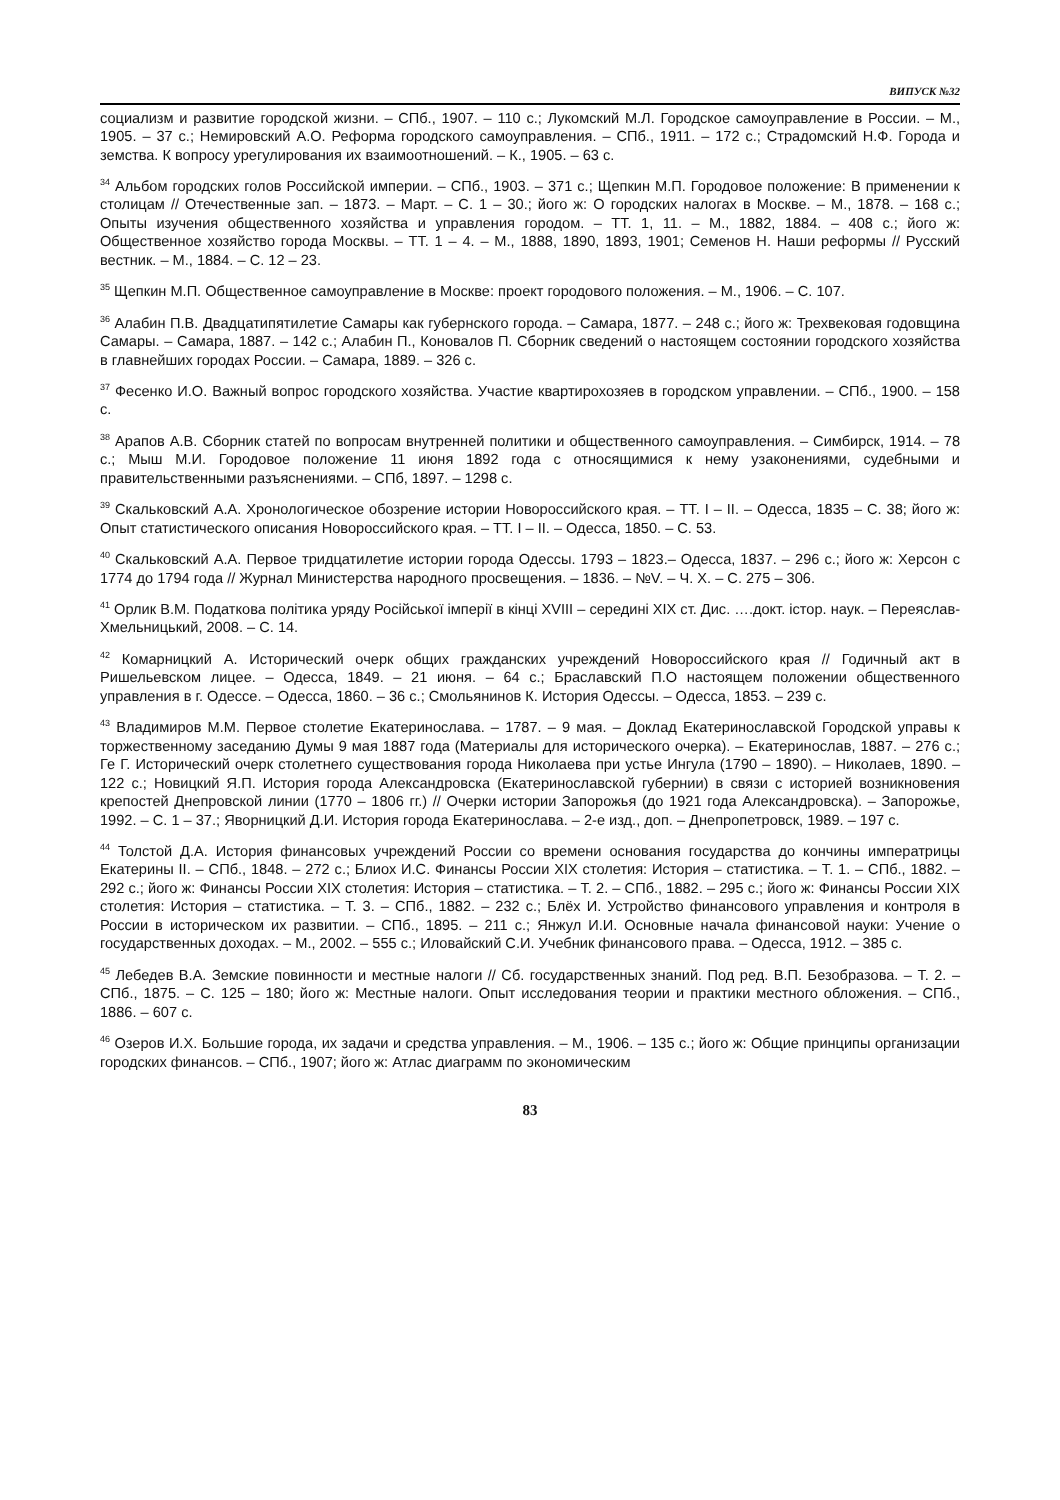ВИПУСК №32
социализм и развитие городской жизни. – СПб., 1907. – 110 с.; Лукомский М.Л. Городское самоуправление в России. – М., 1905. – 37 с.; Немировский А.О. Реформа городского самоуправления. – СПб., 1911. – 172 с.; Страдомский Н.Ф. Города и земства. К вопросу урегулирования их взаимоотношений. – К., 1905. – 63 с.
<sup>34</sup> Альбом городских голов Российской империи. – СПб., 1903. – 371 с.; Щепкин М.П. Городовое положение: В применении к столицам // Отечественные зап. – 1873. – Март. – С. 1 – 30.; його ж: О городских налогах в Москве. – М., 1878. – 168 с.; Опыты изучения общественного хозяйства и управления городом. – ТТ. 1, 11. – М., 1882, 1884. – 408 с.; його ж: Общественное хозяйство города Москвы. – ТТ. 1 – 4. – М., 1888, 1890, 1893, 1901; Семенов Н. Наши реформы // Русский вестник. – М., 1884. – С. 12 – 23.
<sup>35</sup> Щепкин М.П. Общественное самоуправление в Москве: проект городового положения. – М., 1906. – С. 107.
<sup>36</sup> Алабин П.В. Двадцатипятилетие Самары как губернского города. – Самара, 1877. – 248 с.; його ж: Трехвековая годовщина Самары. – Самара, 1887. – 142 с.; Алабин П., Коновалов П. Сборник сведений о настоящем состоянии городского хозяйства в главнейших городах России. – Самара, 1889. – 326 с.
<sup>37</sup> Фесенко И.О. Важный вопрос городского хозяйства. Участие квартирохозяев в городском управлении. – СПб., 1900. – 158 с.
<sup>38</sup> Арапов А.В. Сборник статей по вопросам внутренней политики и общественного самоуправления. – Симбирск, 1914. – 78 с.; Мыш М.И. Городовое положение 11 июня 1892 года с относящимися к нему узаконениями, судебными и правительственными разъяснениями. – СПб, 1897. – 1298 с.
<sup>39</sup> Скальковский А.А. Хронологическое обозрение истории Новороссийского края. – ТТ. I – II. – Одесса, 1835 – С. 38; його ж: Опыт статистического описания Новороссийского края. – ТТ. I – II. – Одесса, 1850. – С. 53.
<sup>40</sup> Скальковский А.А. Первое тридцатилетие истории города Одессы. 1793 – 1823.– Одесса, 1837. – 296 с.; його ж: Херсон с 1774 до 1794 года // Журнал Министерства народного просвещения. – 1836. – №V. – Ч. X. – С. 275 – 306.
<sup>41</sup> Орлик В.М. Податкова політика уряду Російської імперії в кінці XVIII – середині XIX ст. Дис. ….докт. істор. наук. – Переяслав-Хмельницький, 2008. – С. 14.
<sup>42</sup> Комарницкий А. Исторический очерк общих гражданских учреждений Новороссийского края // Годичный акт в Ришельевском лицее. – Одесса, 1849. – 21 июня. – 64 с.; Браславский П.О настоящем положении общественного управления в г. Одессе. – Одесса, 1860. – 36 с.; Смольянинов К. История Одессы. – Одесса, 1853. – 239 с.
<sup>43</sup> Владимиров М.М. Первое столетие Екатеринослава. – 1787. – 9 мая. – Доклад Екатеринославской Городской управы к торжественному заседанию Думы 9 мая 1887 года (Материалы для исторического очерка). – Екатеринослав, 1887. – 276 с.; Ге Г. Исторический очерк столетнего существования города Николаева при устье Ингула (1790 – 1890). – Николаев, 1890. – 122 с.; Новицкий Я.П. История города Александровска (Екатеринославской губернии) в связи с историей возникновения крепостей Днепровской линии (1770 – 1806 гг.) // Очерки истории Запорожья (до 1921 года Александровска). – Запорожье, 1992. – С. 1 – 37.; Яворницкий Д.И. История города Екатеринослава. – 2-е изд., доп. – Днепропетровск, 1989. – 197 с.
<sup>44</sup> Толстой Д.А. История финансовых учреждений России со времени основания государства до кончины императрицы Екатерины II. – СПб., 1848. – 272 с.; Блиох И.С. Финансы России XIX столетия: История – статистика. – Т. 1. – СПб., 1882. – 292 с.; його ж: Финансы России XIX столетия: История – статистика. – Т. 2. – СПб., 1882. – 295 с.; його ж: Финансы России XIX столетия: История – статистика. – Т. 3. – СПб., 1882. – 232 с.; Блёх И. Устройство финансового управления и контроля в России в историческом их развитии. – СПб., 1895. – 211 с.; Янжул И.И. Основные начала финансовой науки: Учение о государственных доходах. – М., 2002. – 555 с.; Иловайский С.И. Учебник финансового права. – Одесса, 1912. – 385 с.
<sup>45</sup> Лебедев В.А. Земские повинности и местные налоги // Сб. государственных знаний. Под ред. В.П. Безобразова. – Т. 2. – СПб., 1875. – С. 125 – 180; його ж: Местные налоги. Опыт исследования теории и практики местного обложения. – СПб., 1886. – 607 с.
<sup>46</sup> Озеров И.Х. Большие города, их задачи и средства управления. – М., 1906. – 135 с.; його ж: Общие принципы организации городских финансов. – СПб., 1907; його ж: Атлас диаграмм по экономическим
83